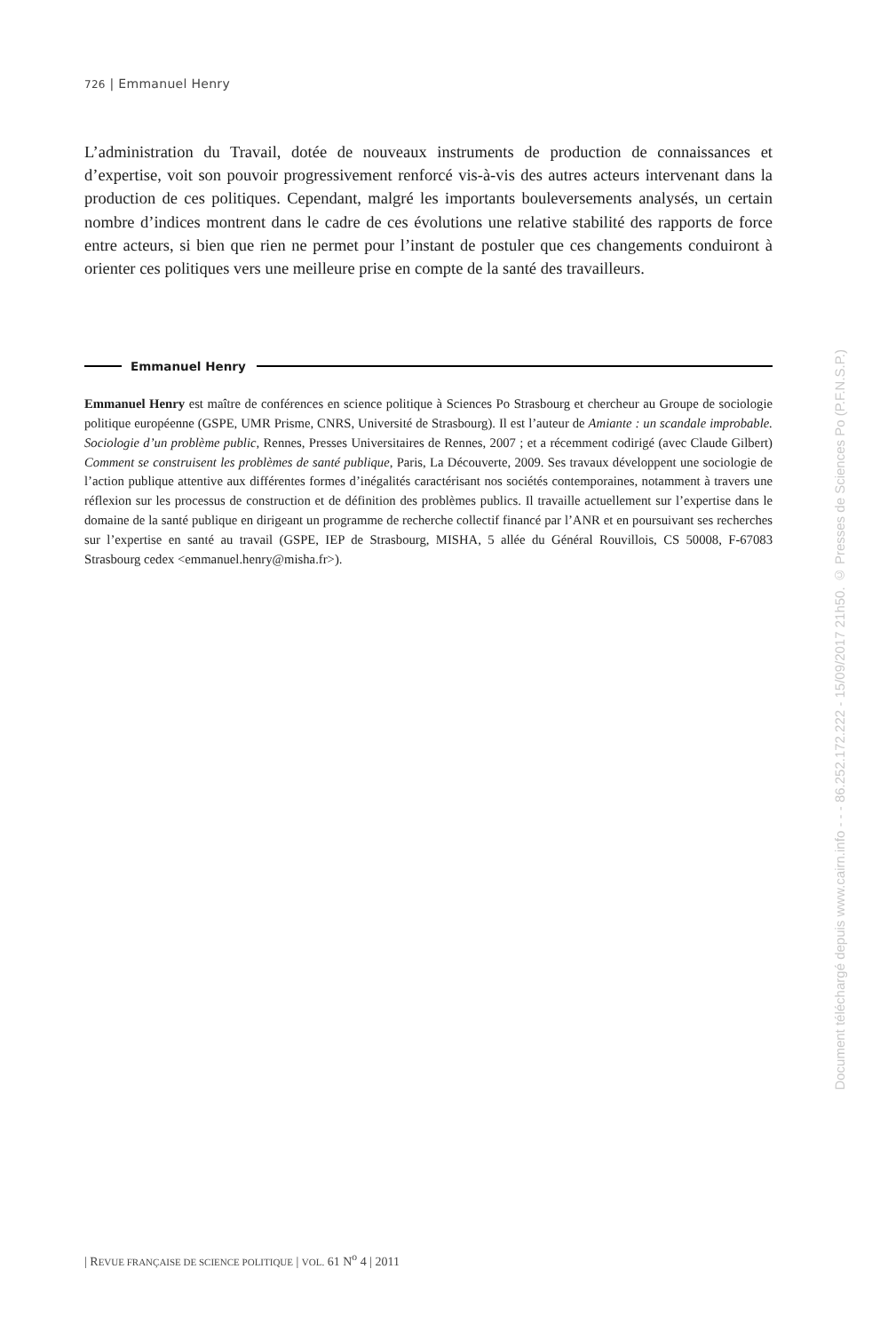726 | Emmanuel Henry
L’administration du Travail, dotée de nouveaux instruments de production de connaissances et d’expertise, voit son pouvoir progressivement renforcé vis-à-vis des autres acteurs intervenant dans la production de ces politiques. Cependant, malgré les importants bouleversements analysés, un certain nombre d’indices montrent dans le cadre de ces évolutions une relative stabilité des rapports de force entre acteurs, si bien que rien ne permet pour l’instant de postuler que ces changements conduiront à orienter ces politiques vers une meilleure prise en compte de la santé des travailleurs.
Emmanuel Henry
Emmanuel Henry est maître de conférences en science politique à Sciences Po Strasbourg et chercheur au Groupe de sociologie politique européenne (GSPE, UMR Prisme, CNRS, Université de Strasbourg). Il est l’auteur de Amiante : un scandale improbable. Sociologie d’un problème public, Rennes, Presses Universitaires de Rennes, 2007 ; et a récemment codirigé (avec Claude Gilbert) Comment se construisent les problèmes de santé publique, Paris, La Découverte, 2009. Ses travaux développent une sociologie de l’action publique attentive aux différentes formes d’inégalités caractérisant nos sociétés contemporaines, notamment à travers une réflexion sur les processus de construction et de définition des problèmes publics. Il travaille actuellement sur l’expertise dans le domaine de la santé publique en dirigeant un programme de recherche collectif financé par l’ANR et en poursuivant ses recherches sur l’expertise en santé au travail (GSPE, IEP de Strasbourg, MISHA, 5 allée du Général Rouvillois, CS 50008, F-67083 Strasbourg cedex <emmanuel.henry@misha.fr>).
| REVUE FRANÇAISE DE SCIENCE POLITIQUE | VOL. 61 N<sup>o</sup> 4 | 2011
Document téléchargé depuis www.cairn.info - - - 86.252.172.222 - 15/09/2017 21h50. © Presses de Sciences Po (P.F.N.S.P.)